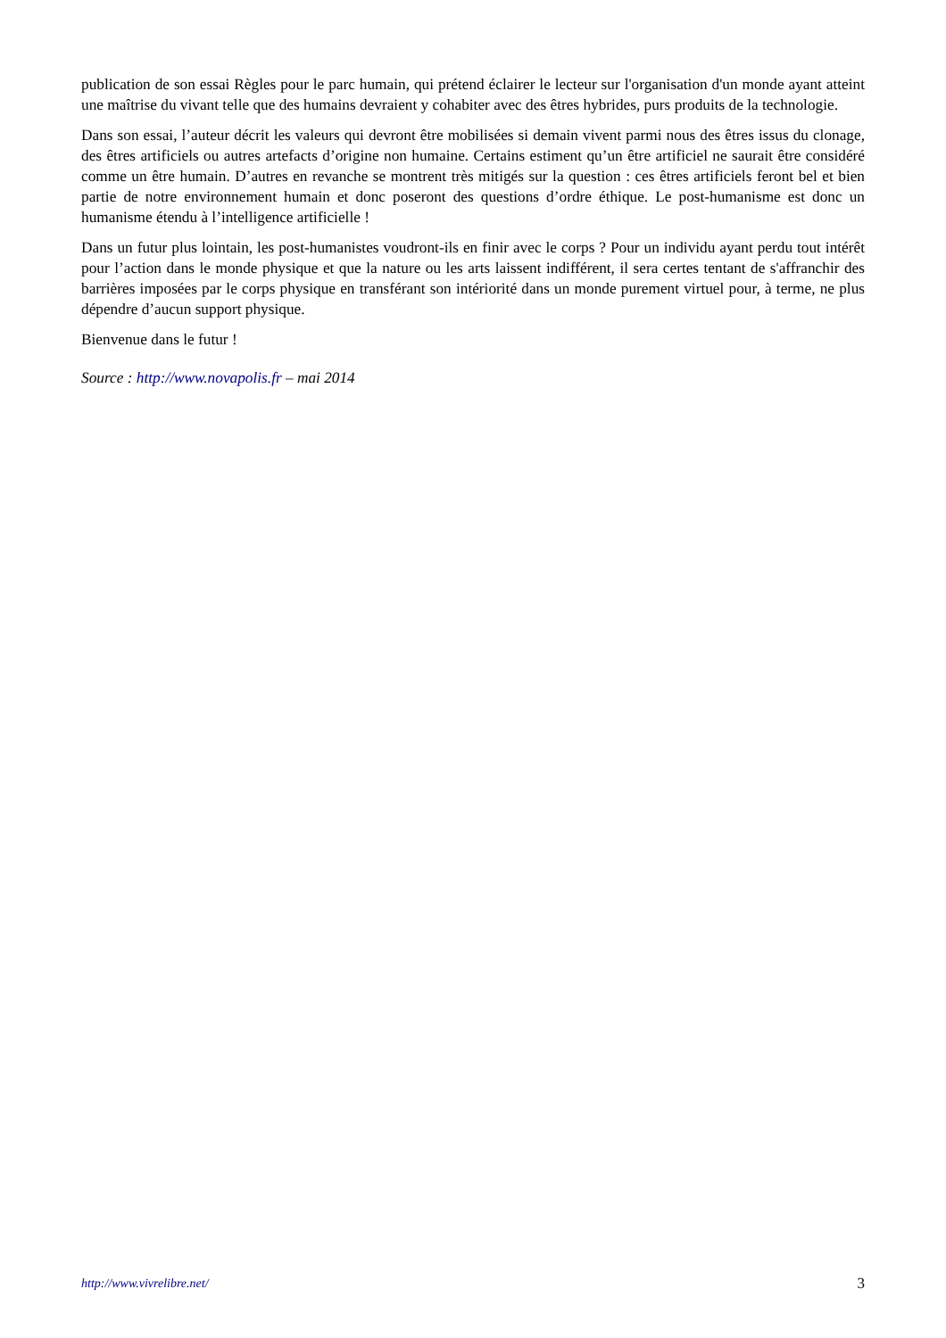publication de son essai Règles pour le parc humain, qui prétend éclairer le lecteur sur l'organisation d'un monde ayant atteint une maîtrise du vivant telle que des humains devraient y cohabiter avec des êtres hybrides, purs produits de la technologie.
Dans son essai, l’auteur décrit les valeurs qui devront être mobilisées si demain vivent parmi nous des êtres issus du clonage, des êtres artificiels ou autres artefacts d’origine non humaine. Certains estiment qu’un être artificiel ne saurait être considéré comme un être humain. D’autres en revanche se montrent très mitigés sur la question : ces êtres artificiels feront bel et bien partie de notre environnement humain et donc poseront des questions d’ordre éthique. Le post-humanisme est donc un humanisme étendu à l’intelligence artificielle !
Dans un futur plus lointain, les post-humanistes voudront-ils en finir avec le corps ? Pour un individu ayant perdu tout intérêt pour l’action dans le monde physique et que la nature ou les arts laissent indifférent, il sera certes tentant de s'affranchir des barrières imposées par le corps physique en transférant son intériorité dans un monde purement virtuel pour, à terme, ne plus dépendre d’aucun support physique.
Bienvenue dans le futur !
Source : http://www.novapolis.fr – mai 2014
http://www.vivrelibre.net/ 3